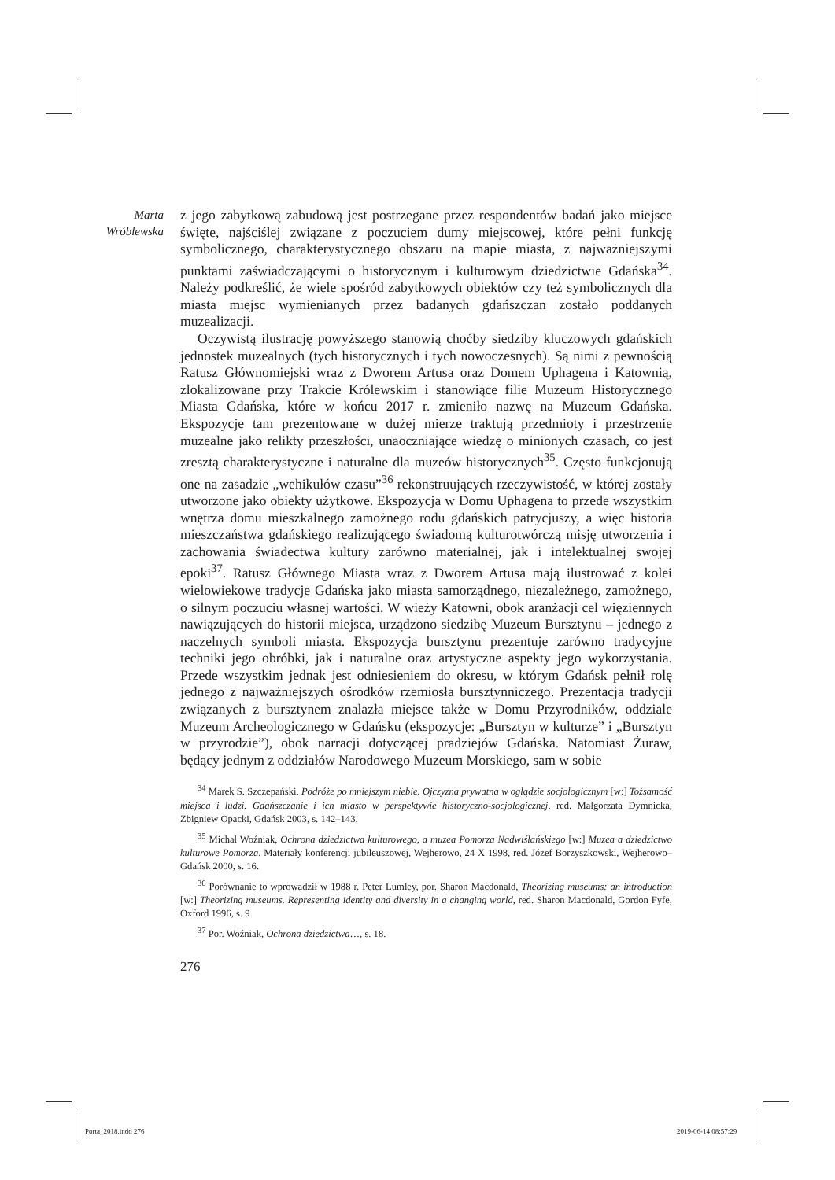Marta
Wróblewska
z jego zabytkową zabudową jest postrzegane przez respondentów badań jako miejsce święte, najściślej związane z poczuciem dumy miejscowej, które pełni funkcję symbolicznego, charakterystycznego obszaru na mapie miasta, z najważniejszymi punktami zaświadczającymi o historycznym i kulturowym dziedzictwie Gdańska<sup>34</sup>. Należy podkreślić, że wiele spośród zabytkowych obiektów czy też symbolicznych dla miasta miejsc wymienianych przez badanych gdańszczan zostało poddanych muzealizacji.
Oczywistą ilustrację powyższego stanowią choćby siedziby kluczowych gdańskich jednostek muzealnych (tych historycznych i tych nowoczesnych). Są nimi z pewnością Ratusz Głównomiejski wraz z Dworem Artusa oraz Domem Uphagena i Katownią, zlokalizowane przy Trakcie Królewskim i stanowiące filie Muzeum Historycznego Miasta Gdańska, które w końcu 2017 r. zmieniło nazwę na Muzeum Gdańska. Ekspozycje tam prezentowane w dużej mierze traktują przedmioty i przestrzenie muzealne jako relikty przeszłości, unaoczniające wiedzę o minionych czasach, co jest zresztą charakterystyczne i naturalne dla muzeów historycznych<sup>35</sup>. Często funkcjonują one na zasadzie „wehikułów czasu”<sup>36</sup> rekonstruujących rzeczywistość, w której zostały utworzone jako obiekty użytkowe. Ekspozycja w Domu Uphagena to przede wszystkim wnętrza domu mieszkalnego zamożnego rodu gdańskich patrycjuszy, a więc historia mieszczaństwa gdańskiego realizującego świadomą kulturotwórczą misję utworzenia i zachowania świadectwa kultury zarówno materialnej, jak i intelektualnej swojej epoki<sup>37</sup>. Ratusz Głównego Miasta wraz z Dworem Artusa mają ilustrować z kolei wielowiekowe tradycje Gdańska jako miasta samorządnego, niezależnego, zamożnego, o silnym poczuciu własnej wartości. W wieży Katowni, obok aranżacji cel więziennych nawiązujących do historii miejsca, urządzono siedzibę Muzeum Bursztynu – jednego z naczelnych symboli miasta. Ekspozycja bursztynu prezentuje zarówno tradycyjne techniki jego obróbki, jak i naturalne oraz artystyczne aspekty jego wykorzystania. Przede wszystkim jednak jest odniesieniem do okresu, w którym Gdańsk pełnił rolę jednego z najważniejszych ośrodków rzemiosła bursztynniczego. Prezentacja tradycji związanych z bursztynem znalazła miejsce także w Domu Przyrodników, oddziale Muzeum Archeologicznego w Gdańsku (ekspozycje: „Bursztyn w kulturze” i „Bursztyn w przyrodzie”), obok narracji dotyczącej pradziejów Gdańska. Natomiast Żuraw, będący jednym z oddziałów Narodowego Muzeum Morskiego, sam w sobie
<sup>34</sup> Marek S. Szczepański, Podróże po mniejszym niebie. Ojczyzna prywatna w oglądzie socjologicznym [w:] Tożsamość miejsca i ludzi. Gdańszczanie i ich miasto w perspektywie historyczno-socjologicznej, red. Małgorzata Dymnicka, Zbigniew Opacki, Gdańsk 2003, s. 142–143.
<sup>35</sup> Michał Woźniak, Ochrona dziedzictwa kulturowego, a muzea Pomorza Nadwiślańskiego [w:] Muzea a dziedzictwo kulturowe Pomorza. Materiały konferencji jubileuszowej, Wejherowo, 24 X 1998, red. Józef Borzyszkowski, Wejherowo–Gdańsk 2000, s. 16.
<sup>36</sup> Porównanie to wprowadził w 1988 r. Peter Lumley, por. Sharon Macdonald, Theorizing museums: an introduction [w:] Theorizing museums. Representing identity and diversity in a changing world, red. Sharon Macdonald, Gordon Fyfe, Oxford 1996, s. 9.
<sup>37</sup> Por. Woźniak, Ochrona dziedzictwa…, s. 18.
276
Porta_2018.indd 276 2019-06-14 08:57:29